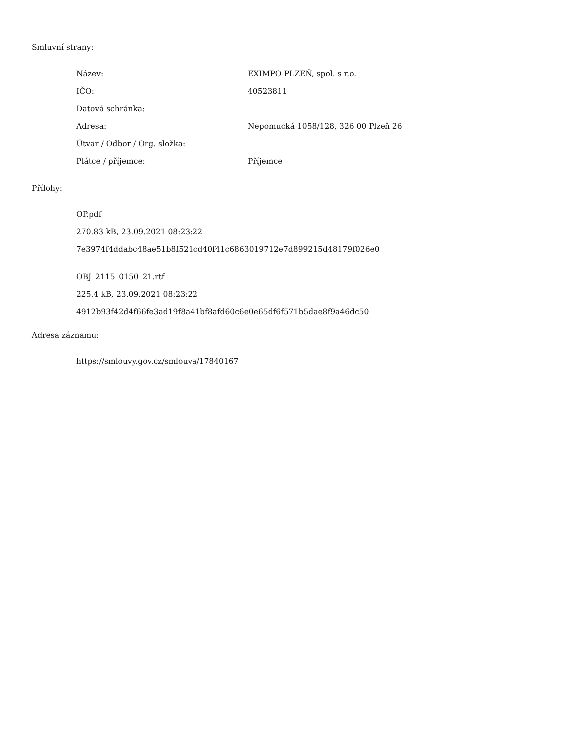Smluvní strany:
| Název: | EXIMPO PLZEŇ, spol. s r.o. |
| IČO: | 40523811 |
| Datová schránka: | |
| Adresa: | Nepomucká 1058/128, 326 00 Plzeň 26 |
| Útvar / Odbor / Org. složka: | |
| Plátce / příjemce: | Příjemce |
Přílohy:
OP.pdf
270.83 kB, 23.09.2021 08:23:22
7e3974f4ddabc48ae51b8f521cd40f41c6863019712e7d899215d48179f026e0
OBJ_2115_0150_21.rtf
225.4 kB, 23.09.2021 08:23:22
4912b93f42d4f66fe3ad19f8a41bf8afd60c6e0e65df6f571b5dae8f9a46dc50
Adresa záznamu:
https://smlouvy.gov.cz/smlouva/17840167